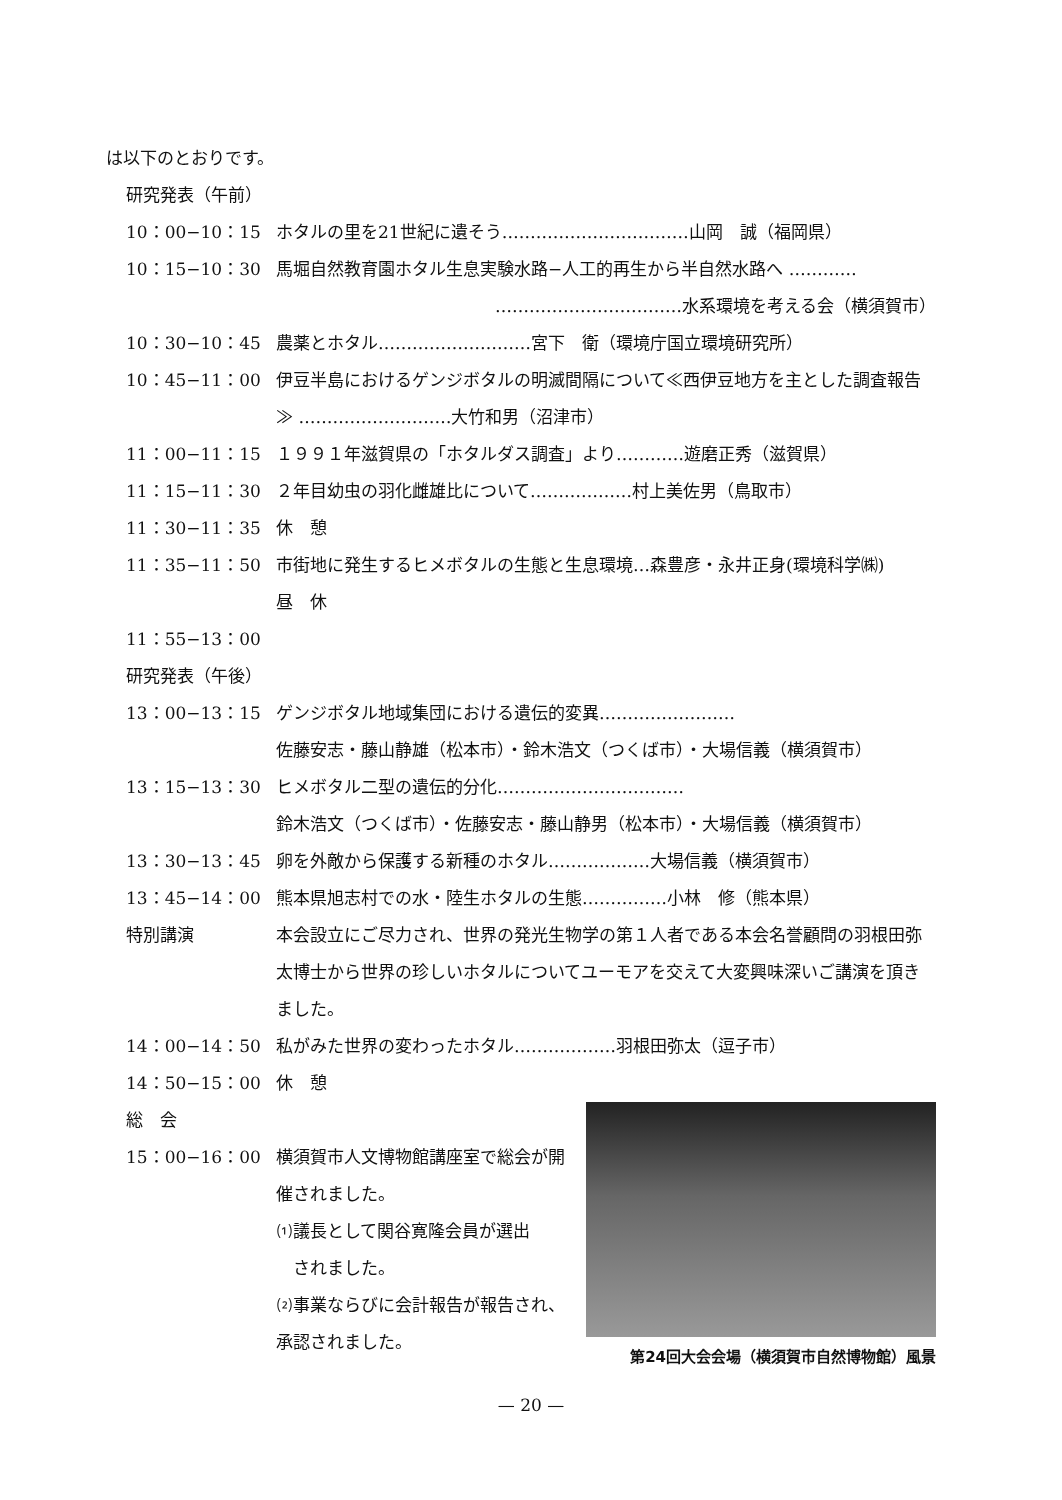は以下のとおりです。
研究発表（午前）
10：00−10：15 ホタルの里を21世紀に遺そう……………………………山岡　誠（福岡県）
10：15−10：30 馬堀自然教育園ホタル生息実験水路−人工的再生から半自然水路へ …………
……………………………水系環境を考える会（横須賀市）
10：30−10：45 農薬とホタル………………………宮下　衛（環境庁国立環境研究所）
10：45−11：00 伊豆半島におけるゲンジボタルの明滅間隔について≪西伊豆地方を主とした調査報告≫ ………………………大竹和男（沼津市）
11：00−11：15 １９９１年滋賀県の「ホタルダス調査」より…………遊磨正秀（滋賀県）
11：15−11：30 ２年目幼虫の羽化雌雄比について………………村上美佐男（鳥取市）
11：30−11：35 休　憩
11：35−11：50 市街地に発生するヒメボタルの生態と生息環境…森豊彦・永井正身(環境科学㈱)
昼　休
11：55−13：00
研究発表（午後）
13：00−13：15 ゲンジボタル地域集団における遺伝的変異……………………
佐藤安志・藤山静雄（松本市）・鈴木浩文（つくば市）・大場信義（横須賀市）
13：15−13：30 ヒメボタル二型の遺伝的分化……………………………
鈴木浩文（つくば市）・佐藤安志・藤山静男（松本市）・大場信義（横須賀市）
13：30−13：45 卵を外敵から保護する新種のホタル………………大場信義（横須賀市）
13：45−14：00 熊本県旭志村での水・陸生ホタルの生態……………小林　修（熊本県）
特別講演 本会設立にご尽力され、世界の発光生物学の第１人者である本会名誉顧問の羽根田弥太博士から世界の珍しいホタルについてユーモアを交えて大変興味深いご講演を頂きました。
14：00−14：50 私がみた世界の変わったホタル………………羽根田弥太（逗子市）
14：50−15：00 休　憩
総　会
15：00−16：00 横須賀市人文博物館講座室で総会が開催されました。
⑴議長として関谷寛隆会員が選出
　されました。
⑵事業ならびに会計報告が報告され、承認されました。
第24回大会会場（横須賀市自然博物館）風景
— 20 —